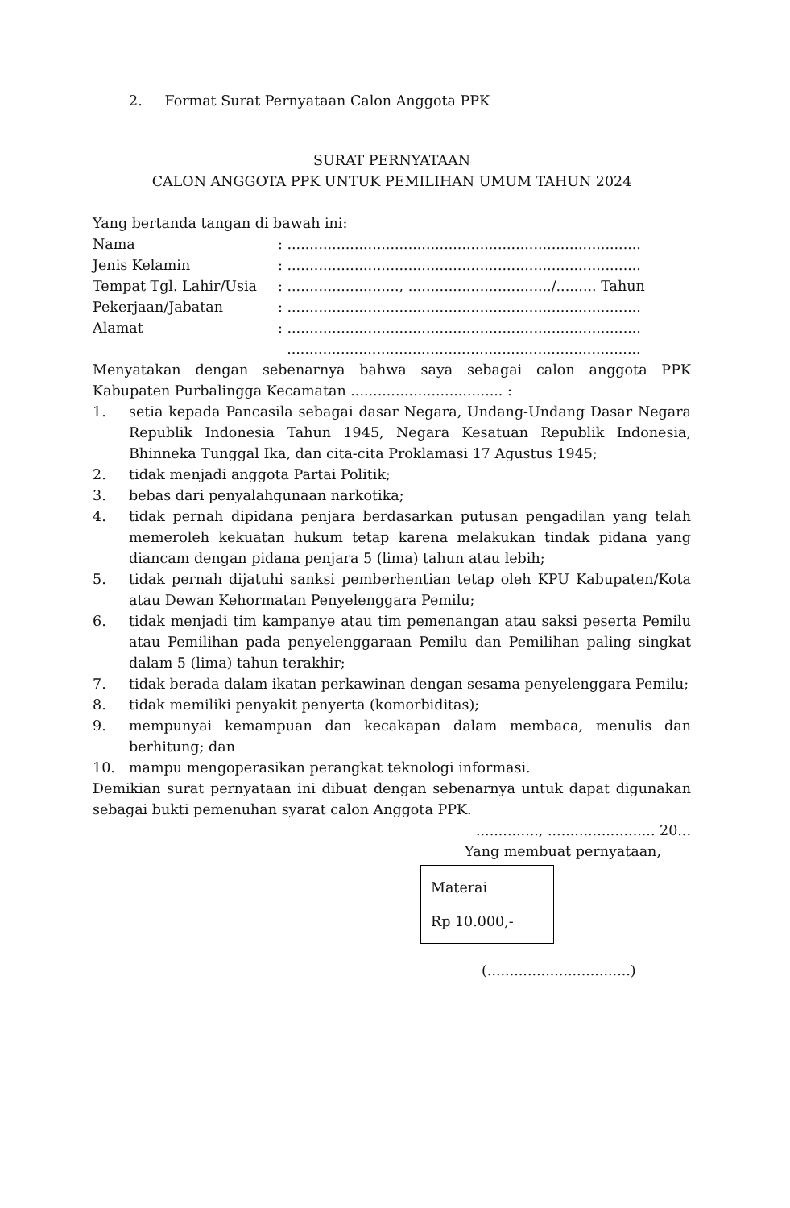2. Format Surat Pernyataan Calon Anggota PPK
SURAT PERNYATAAN
CALON ANGGOTA PPK UNTUK PEMILIHAN UMUM TAHUN 2024
Yang bertanda tangan di bawah ini:
| Nama | : ............................................................................... |
| Jenis Kelamin | : ............................................................................... |
| Tempat Tgl. Lahir/Usia | : ........................., ................................/......... Tahun |
| Pekerjaan/Jabatan | : ............................................................................... |
| Alamat | : ............................................................................... |
| | ............................................................................... |
Menyatakan dengan sebenarnya bahwa saya sebagai calon anggota PPK Kabupaten Purbalingga Kecamatan .................................. :
1. setia kepada Pancasila sebagai dasar Negara, Undang-Undang Dasar Negara Republik Indonesia Tahun 1945, Negara Kesatuan Republik Indonesia, Bhinneka Tunggal Ika, dan cita-cita Proklamasi 17 Agustus 1945;
2. tidak menjadi anggota Partai Politik;
3. bebas dari penyalahgunaan narkotika;
4. tidak pernah dipidana penjara berdasarkan putusan pengadilan yang telah memeroleh kekuatan hukum tetap karena melakukan tindak pidana yang diancam dengan pidana penjara 5 (lima) tahun atau lebih;
5. tidak pernah dijatuhi sanksi pemberhentian tetap oleh KPU Kabupaten/Kota atau Dewan Kehormatan Penyelenggara Pemilu;
6. tidak menjadi tim kampanye atau tim pemenangan atau saksi peserta Pemilu atau Pemilihan pada penyelenggaraan Pemilu dan Pemilihan paling singkat dalam 5 (lima) tahun terakhir;
7. tidak berada dalam ikatan perkawinan dengan sesama penyelenggara Pemilu;
8. tidak memiliki penyakit penyerta (komorbiditas);
9. mempunyai kemampuan dan kecakapan dalam membaca, menulis dan berhitung; dan
10. mampu mengoperasikan perangkat teknologi informasi.
Demikian surat pernyataan ini dibuat dengan sebenarnya untuk dapat digunakan sebagai bukti pemenuhan syarat calon Anggota PPK.
.............., ........................ 20...
Yang membuat pernyataan,
Materai
Rp 10.000,-
(................................)